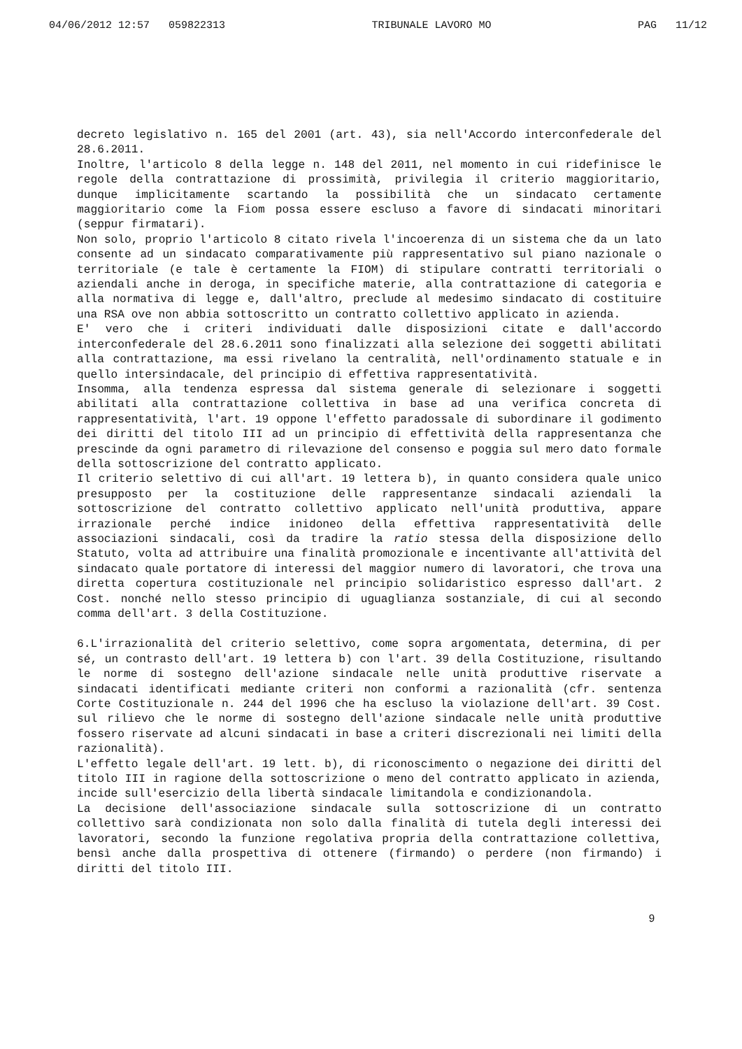04/06/2012 12:57 059822313 TRIBUNALE LAVORO MO PAG 11/12
decreto legislativo n. 165 del 2001 (art. 43), sia nell'Accordo interconfederale del 28.6.2011.
Inoltre, l'articolo 8 della legge n. 148 del 2011, nel momento in cui ridefinisce le regole della contrattazione di prossimità, privilegia il criterio maggioritario, dunque implicitamente scartando la possibilità che un sindacato certamente maggioritario come la Fiom possa essere escluso a favore di sindacati minoritari (seppur firmatari).
Non solo, proprio l'articolo 8 citato rivela l'incoerenza di un sistema che da un lato consente ad un sindacato comparativamente più rappresentativo sul piano nazionale o territoriale (e tale è certamente la FIOM) di stipulare contratti territoriali o aziendali anche in deroga, in specifiche materie, alla contrattazione di categoria e alla normativa di legge e, dall'altro, preclude al medesimo sindacato di costituire una RSA ove non abbia sottoscritto un contratto collettivo applicato in azienda.
E' vero che i criteri individuati dalle disposizioni citate e dall'accordo interconfederale del 28.6.2011 sono finalizzati alla selezione dei soggetti abilitati alla contrattazione, ma essi rivelano la centralità, nell'ordinamento statuale e in quello intersindacale, del principio di effettiva rappresentatività.
Insomma, alla tendenza espressa dal sistema generale di selezionare i soggetti abilitati alla contrattazione collettiva in base ad una verifica concreta di rappresentatività, l'art. 19 oppone l'effetto paradossale di subordinare il godimento dei diritti del titolo III ad un principio di effettività della rappresentanza che prescinde da ogni parametro di rilevazione del consenso e poggia sul mero dato formale della sottoscrizione del contratto applicato.
Il criterio selettivo di cui all'art. 19 lettera b), in quanto considera quale unico presupposto per la costituzione delle rappresentanze sindacali aziendali la sottoscrizione del contratto collettivo applicato nell'unità produttiva, appare irrazionale perché indice inidoneo della effettiva rappresentatività delle associazioni sindacali, così da tradire la ratio stessa della disposizione dello Statuto, volta ad attribuire una finalità promozionale e incentivante all'attività del sindacato quale portatore di interessi del maggior numero di lavoratori, che trova una diretta copertura costituzionale nel principio solidaristico espresso dall'art. 2 Cost. nonché nello stesso principio di uguaglianza sostanziale, di cui al secondo comma dell'art. 3 della Costituzione.
6.L'irrazionalità del criterio selettivo, come sopra argomentata, determina, di per sé, un contrasto dell'art. 19 lettera b) con l'art. 39 della Costituzione, risultando le norme di sostegno dell'azione sindacale nelle unità produttive riservate a sindacati identificati mediante criteri non conformi a razionalità (cfr. sentenza Corte Costituzionale n. 244 del 1996 che ha escluso la violazione dell'art. 39 Cost. sul rilievo che le norme di sostegno dell'azione sindacale nelle unità produttive fossero riservate ad alcuni sindacati in base a criteri discrezionali nei limiti della razionalità).
L'effetto legale dell'art. 19 lett. b), di riconoscimento o negazione dei diritti del titolo III in ragione della sottoscrizione o meno del contratto applicato in azienda, incide sull'esercizio della libertà sindacale limitandola e condizionandola.
La decisione dell'associazione sindacale sulla sottoscrizione di un contratto collettivo sarà condizionata non solo dalla finalità di tutela degli interessi dei lavoratori, secondo la funzione regolativa propria della contrattazione collettiva, bensì anche dalla prospettiva di ottenere (firmando) o perdere (non firmando) i diritti del titolo III.
9